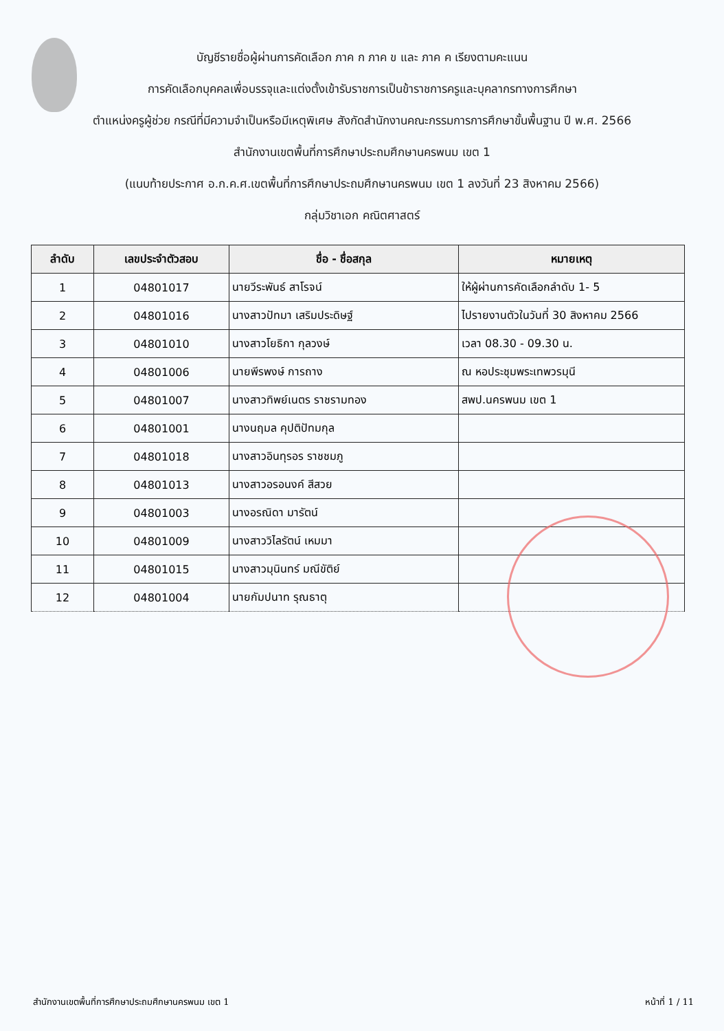บัญชีรายชื่อผู้ผ่านการคัดเลือก ภาค ก ภาค ข และ ภาค ค เรียงตามคะแนน
การคัดเลือกบุคคลเพื่อบรรจุและแต่งตั้งเข้ารับราชการเป็นข้าราชการครูและบุคลากรทางการศึกษา
ตำแหน่งครูผู้ช่วย กรณีที่มีความจำเป็นหรือมีเหตุพิเศษ สังกัดสำนักงานคณะกรรมการการศึกษาขั้นพื้นฐาน ปี พ.ศ. 2566
สำนักงานเขตพื้นที่การศึกษาประถมศึกษานครพนม เขต 1
(แนบท้ายประกาศ อ.ก.ค.ศ.เขตพื้นที่การศึกษาประถมศึกษานครพนม เขต 1 ลงวันที่ 23 สิงหาคม 2566)
กลุ่มวิชาเอก คณิตศาสตร์
| ลำดับ | เลขประจำตัวสอบ | ชื่อ - ชื่อสกุล | หมายเหตุ |
| --- | --- | --- | --- |
| 1 | 04801017 | นายวีระพันธ์ สาโรจน์ | ให้ผู้ผ่านการคัดเลือกลำดับ 1- 5 |
| 2 | 04801016 | นางสาวปัทมา เสริมประดิษฐ์ | ไปรายงานตัวในวันที่ 30 สิงหาคม 2566 |
| 3 | 04801010 | นางสาวโยธิกา กุลวงษ์ | เวลา 08.30 - 09.30 น. |
| 4 | 04801006 | นายพีรพงษ์ การถาง | ณ หอประชุมพระเทพวรมุนี |
| 5 | 04801007 | นางสาวทิพย์เนตร ราชรามทอง | สพป.นครพนม เขต 1 |
| 6 | 04801001 | นางนฤมล คุปติปัทมกุล | |
| 7 | 04801018 | นางสาวอินทุรอร ราชชมภู | |
| 8 | 04801013 | นางสาวอรอนงค์ สีสวย | |
| 9 | 04801003 | นางอรณิดา มารัตน์ | |
| 10 | 04801009 | นางสาววิไลรัตน์ เหมมา | |
| 11 | 04801015 | นางสาวมุนินทร์ มณีขัติย์ | |
| 12 | 04801004 | นายกัมปนาท รุณธาตุ | |
สำนักงานเขตพื้นที่การศึกษาประถมศึกษานครพนม เขต 1 หน้าที่ 1 / 11